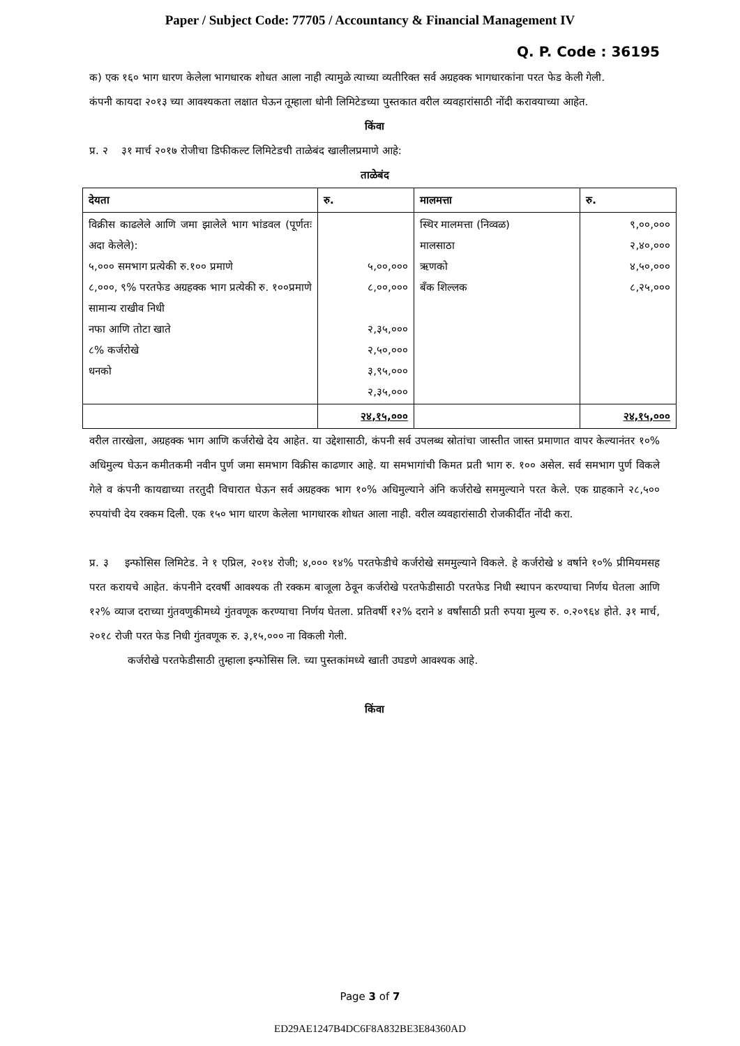Paper / Subject Code: 77705 / Accountancy & Financial Management IV
Q. P. Code : 36195
क) एक १६० भाग धारण केलेला भागधारक शोधत आला नाही त्यामुळे त्याच्या व्यतीरिक्त सर्व अग्रहक्क भागधारकांना परत फेड केली गेली.
कंपनी कायदा २०१३ च्या आवश्यकता लक्षात घेऊन तूम्हाला धोनी लिमिटेडच्या पुस्तकात वरील व्यवहारांसाठी नोंदी करावयाच्या आहेत.
किंवा
प्र. २ ३१ मार्च २०१७ रोजीचा डिफीकल्ट लिमिटेडची ताळेबंद खालीलप्रमाणे आहे:
ताळेबंद
| देयता | रु. | मालमत्ता | रु. |
| --- | --- | --- | --- |
| विक्रीस काढलेले आणि जमा झालेले भाग भांडवल (पूर्णतः अदा केलेले): ५,००० समभाग प्रत्येकी रु.१०० प्रमाणे ८,०००, ९% परतफेड अग्रहक्क भाग प्रत्येकी रु. १००प्रमाणे सामान्य राखीव निधी नफा आणि तोटा खाते ८% कर्जरोखे धनको | ५,००,००० ८,००,००० २,३५,००० २,५०,००० ३,९५,००० २,३५,००० | स्थिर मालमत्ता (निव्वळ) मालसाठा ऋणको बँक शिल्लक | ९,००,००० २,४०,००० ४,५०,००० ८,२५,००० |
| | २४,१५,००० | | २४,१५,००० |
वरील तारखेला, अग्रहक्क भाग आणि कर्जरोखे देय आहेत. या उद्देशासाठी, कंपनी सर्व उपलब्ध स्रोतांचा जास्तीत जास्त प्रमाणात वापर केल्यानंतर १०% अधिमुल्य घेऊन कमीतकमी नवीन पुर्ण जमा समभाग विक्रीस काढणार आहे. या समभागांची किमत प्रती भाग रु. १०० असेल. सर्व समभाग पुर्ण विकले गेले व कंपनी कायद्याच्या तरतुदी विचारात घेऊन सर्व अग्रहक्क भाग १०% अधिमुल्याने अंनि कर्जरोखे सममुल्याने परत केले. एक ग्राहकाने २८,५०० रुपयांची देय रक्कम दिली. एक १५० भाग धारण केलेला भागधारक शोधत आला नाही. वरील व्यवहारांसाठी रोजकीर्दीत नोंदी करा.
प्र. ३ इन्फोसिस लिमिटेड. ने १ एप्रिल, २०१४ रोजी; ४,००० १४% परतफेडीचे कर्जरोखे सममुल्याने विकले. हे कर्जरोखे ४ वर्षाने १०% प्रीमियमसह परत करायचे आहेत. कंपनीने दरवर्षी आवश्यक ती रक्कम बाजूला ठेवून कर्जरोखे परतफेडीसाठी परतफेड निधी स्थापन करण्याचा निर्णय घेतला आणि १२% व्याज दराच्या गुंतवणुकीमध्ये गुंतवणूक करण्याचा निर्णय घेतला. प्रतिवर्षी १२% दराने ४ वर्षांसाठी प्रती रुपया मुल्य रु. ०.२०९६४ होते. ३१ मार्च, २०१८ रोजी परत फेड निधी गुंतवणूक रु. ३,१५,००० ना विकली गेली.
कर्जरोखे परतफेडीसाठी तुम्हाला इन्फोसिस लि. च्या पुस्तकांमध्ये खाती उघडणे आवश्यक आहे.
किंवा
Page 3 of 7
ED29AE1247B4DC6F8A832BE3E84360AD